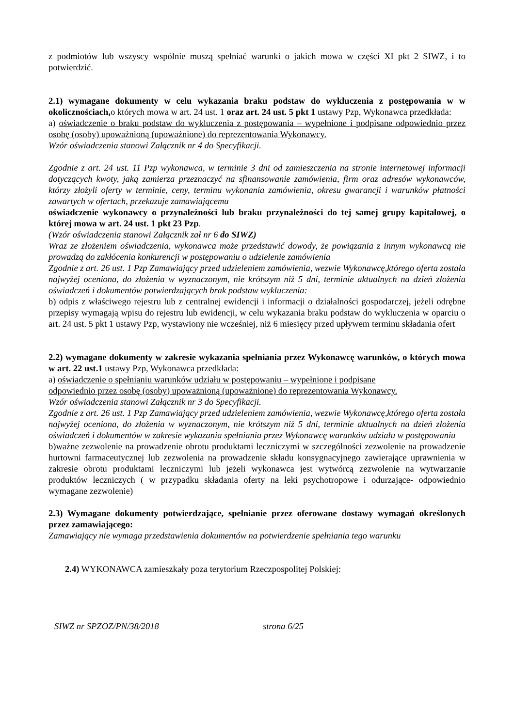z podmiotów lub wszyscy wspólnie muszą spełniać warunki o jakich mowa w części XI pkt 2 SIWZ, i to potwierdzić.
2.1) wymagane dokumenty w celu wykazania braku podstaw do wykluczenia z postępowania w w okolicznościach, o których mowa w art. 24 ust. 1 oraz art. 24 ust. 5 pkt 1 ustawy Pzp, Wykonawca przedkłada:
a) oświadczenie o braku podstaw do wykluczenia z postępowania – wypełnione i podpisane odpowiednio przez osobę (osoby) upoważnioną (upoważnione) do reprezentowania Wykonawcy.
Wzór oświadczenia stanowi Załącznik nr 4 do Specyfikacji.
Zgodnie z art. 24 ust. 11 Pzp wykonawca, w terminie 3 dni od zamieszczenia na stronie internetowej informacji dotyczących kwoty, jaką zamierza przeznaczyć na sfinansowanie zamówienia, firm oraz adresów wykonawców, którzy złożyli oferty w terminie, ceny, terminu wykonania zamówienia, okresu gwarancji i warunków płatności zawartych w ofertach, przekazuje zamawiającemu
oświadczenie wykonawcy o przynależności lub braku przynależności do tej samej grupy kapitałowej, o której mowa w art. 24 ust. 1 pkt 23 Pzp.
(Wzór oświadczenia stanowi Załącznik zał nr 6 do SIWZ)
Wraz ze złożeniem oświadczenia, wykonawca może przedstawić dowody, że powiązania z innym wykonawcą nie prowadzą do zakłócenia konkurencji w postępowaniu o udzielenie zamówienia
Zgodnie z art. 26 ust. 1 Pzp Zamawiający przed udzieleniem zamówienia, wezwie Wykonawcę,którego oferta została najwyżej oceniona, do złożenia w wyznaczonym, nie krótszym niż 5 dni, terminie aktualnych na dzień złożenia oświadczeń i dokumentów potwierdzających brak podstaw wykluczenia:
b) odpis z właściwego rejestru lub z centralnej ewidencji i informacji o działalności gospodarczej, jeżeli odrębne przepisy wymagają wpisu do rejestru lub ewidencji, w celu wykazania braku podstaw do wykluczenia w oparciu o art. 24 ust. 5 pkt 1 ustawy Pzp, wystawiony nie wcześniej, niż 6 miesięcy przed upływem terminu składania ofert
2.2) wymagane dokumenty w zakresie wykazania spełniania przez Wykonawcę warunków, o których mowa w art. 22 ust.1 ustawy Pzp, Wykonawca przedkłada:
a) oświadczenie o spełnianiu warunków udziału w postępowaniu – wypełnione i podpisane
odpowiednio przez osobę (osoby) upoważnioną (upoważnione) do reprezentowania Wykonawcy.
Wzór oświadczenia stanowi Załącznik nr 3 do Specyfikacji.
Zgodnie z art. 26 ust. 1 Pzp Zamawiający przed udzieleniem zamówienia, wezwie Wykonawcę,którego oferta została najwyżej oceniona, do złożenia w wyznaczonym, nie krótszym niż 5 dni, terminie aktualnych na dzień złożenia oświadczeń i dokumentów w zakresie wykazania spełniania przez Wykonawcę warunków udziału w postępowaniu
b)ważne zezwolenie na prowadzenie obrotu produktami leczniczymi w szczególności zezwolenie na prowadzenie hurtowni farmaceutycznej lub zezwolenia na prowadzenie składu konsygnacyjnego zawierające uprawnienia w zakresie obrotu produktami leczniczymi lub jeżeli wykonawca jest wytwórcą zezwolenie na wytwarzanie produktów leczniczych ( w przypadku składania oferty na leki psychotropowe i odurzające- odpowiednio wymagane zezwolenie)
2.3) Wymagane dokumenty potwierdzające, spełnianie przez oferowane dostawy wymagań określonych przez zamawiającego:
Zamawiający nie wymaga przedstawienia dokumentów na potwierdzenie spełniania tego warunku
2.4) WYKONAWCA zamieszkały poza terytorium Rzeczpospolitej Polskiej:
SIWZ nr SPZOZ/PN/38/2018 strona 6/25